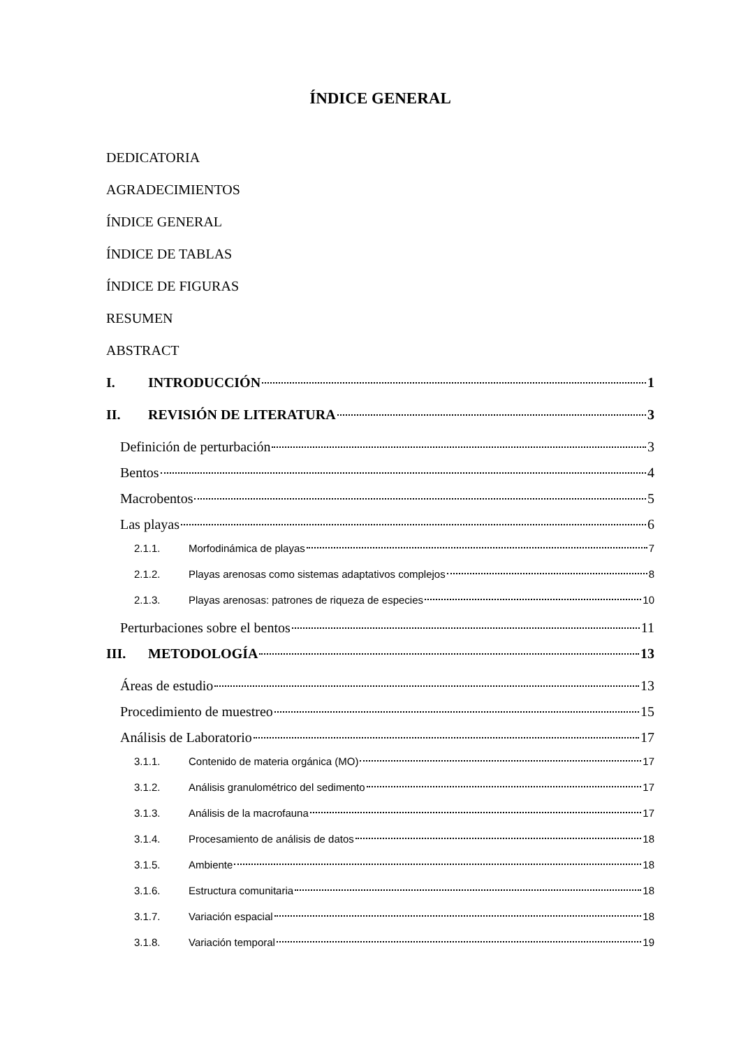ÍNDICE GENERAL
DEDICATORIA
AGRADECIMIENTOS
ÍNDICE GENERAL
ÍNDICE DE TABLAS
ÍNDICE DE FIGURAS
RESUMEN
ABSTRACT
I. INTRODUCCIÓN 1
II. REVISIÓN DE LITERATURA 3
Definición de perturbación 3
Bentos 4
Macrobentos 5
Las playas 6
2.1.1. Morfodinámica de playas 7
2.1.2. Playas arenosas como sistemas adaptativos complejos 8
2.1.3. Playas arenosas: patrones de riqueza de especies 10
Perturbaciones sobre el bentos 11
III. METODOLOGÍA 13
Áreas de estudio 13
Procedimiento de muestreo 15
Análisis de Laboratorio 17
3.1.1. Contenido de materia orgánica (MO) 17
3.1.2. Análisis granulométrico del sedimento 17
3.1.3. Análisis de la macrofauna 17
3.1.4. Procesamiento de análisis de datos 18
3.1.5. Ambiente 18
3.1.6. Estructura comunitaria 18
3.1.7. Variación espacial 18
3.1.8. Variación temporal 19